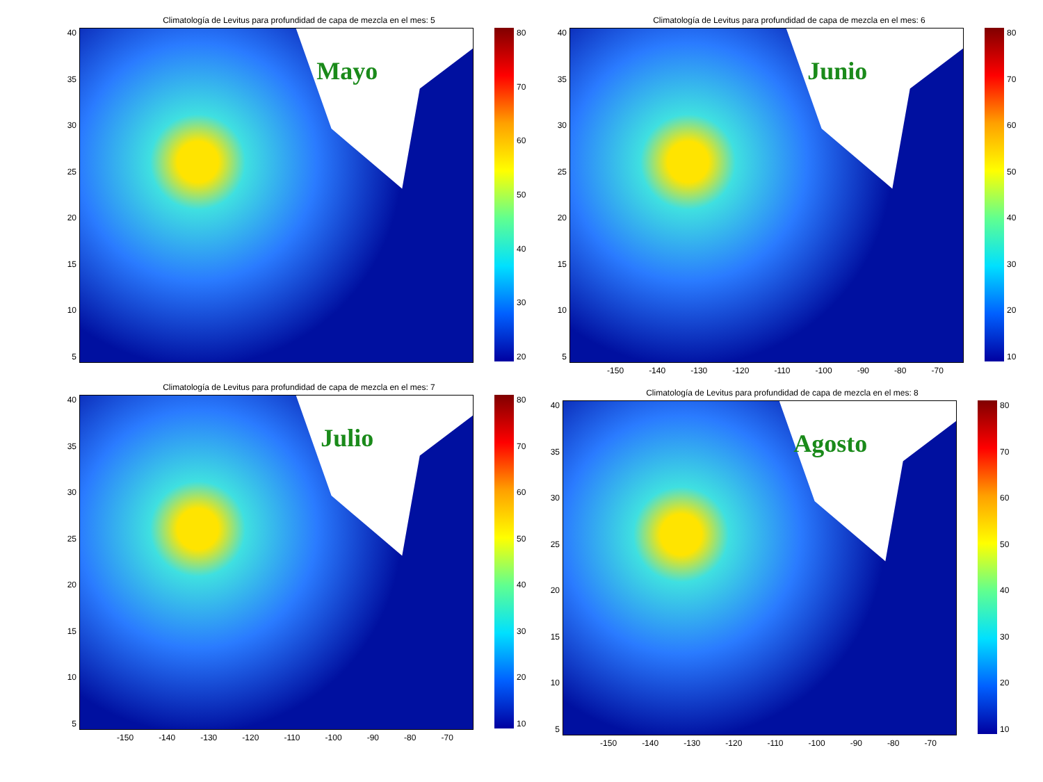Climatología de Levitus para profundidad de capa de mezcla en el mes: 5
40
35
30
25
20
15
10
5
Mayo
80
70
60
50
40
30
20
Climatología de Levitus para profundidad de capa de mezcla en el mes: 6
40
35
30
25
20
15
10
5
Junio
80
70
60
50
40
30
20
10
-150 -140 -130 -120 -110 -100 -90 -80 -70
Climatología de Levitus para profundidad de capa de mezcla en el mes: 7
40
35
30
25
20
15
10
5
Julio
80
70
60
50
40
30
20
10
-150 -140 -130 -120 -110 -100 -90 -80 -70
Climatología de Levitus para profundidad de capa de mezcla en el mes: 8
40
35
30
25
20
15
10
5
Agosto
80
70
60
50
40
30
20
10
-150 -140 -130 -120 -110 -100 -90 -80 -70